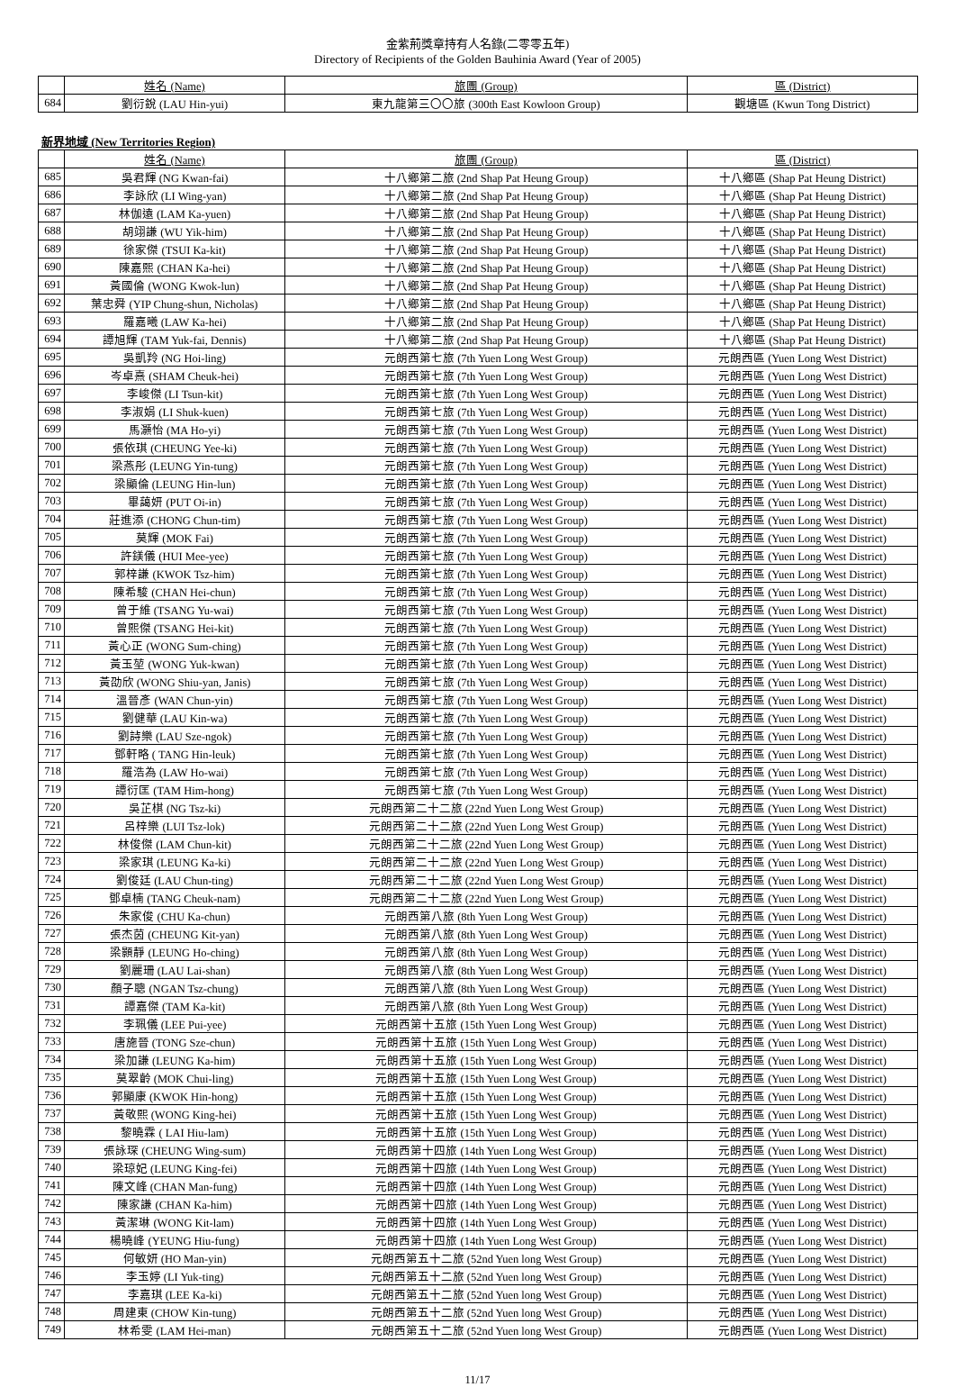金紫荊獎章持有人名錄(二零零五年)
Directory of Recipients of the Golden Bauhinia Award (Year of 2005)
| | 姓名 (Name) | 旅團 (Group) | 區 (District) |
| --- | --- | --- | --- |
| 684 | 劉衍銳 (LAU Hin-yui) | 東九龍第三〇〇旅 (300th East Kowloon Group) | 觀塘區 (Kwun Tong District) |
新界地域 (New Territories Region)
| | 姓名 (Name) | 旅團 (Group) | 區 (District) |
| --- | --- | --- | --- |
| 685 | 吳君輝 (NG Kwan-fai) | 十八鄉第二旅 (2nd Shap Pat Heung Group) | 十八鄉區 (Shap Pat Heung District) |
| 686 | 李詠欣 (LI Wing-yan) | 十八鄉第二旅 (2nd Shap Pat Heung Group) | 十八鄉區 (Shap Pat Heung District) |
| 687 | 林伽遠 (LAM Ka-yuen) | 十八鄉第二旅 (2nd Shap Pat Heung Group) | 十八鄉區 (Shap Pat Heung District) |
| 688 | 胡翊謙 (WU Yik-him) | 十八鄉第二旅 (2nd Shap Pat Heung Group) | 十八鄉區 (Shap Pat Heung District) |
| 689 | 徐家傑 (TSUI Ka-kit) | 十八鄉第二旅 (2nd Shap Pat Heung Group) | 十八鄉區 (Shap Pat Heung District) |
| 690 | 陳嘉熙 (CHAN Ka-hei) | 十八鄉第二旅 (2nd Shap Pat Heung Group) | 十八鄉區 (Shap Pat Heung District) |
| 691 | 黃國倫 (WONG Kwok-lun) | 十八鄉第二旅 (2nd Shap Pat Heung Group) | 十八鄉區 (Shap Pat Heung District) |
| 692 | 葉忠舜 (YIP Chung-shun, Nicholas) | 十八鄉第二旅 (2nd Shap Pat Heung Group) | 十八鄉區 (Shap Pat Heung District) |
| 693 | 羅嘉曦 (LAW Ka-hei) | 十八鄉第二旅 (2nd Shap Pat Heung Group) | 十八鄉區 (Shap Pat Heung District) |
| 694 | 譚旭輝 (TAM Yuk-fai, Dennis) | 十八鄉第二旅 (2nd Shap Pat Heung Group) | 十八鄉區 (Shap Pat Heung District) |
| 695 | 吳凱羚 (NG Hoi-ling) | 元朗西第七旅 (7th Yuen Long West Group) | 元朗西區 (Yuen Long West District) |
| 696 | 岑卓熹 (SHAM Cheuk-hei) | 元朗西第七旅 (7th Yuen Long West Group) | 元朗西區 (Yuen Long West District) |
| 697 | 李峻傑 (LI Tsun-kit) | 元朗西第七旅 (7th Yuen Long West Group) | 元朗西區 (Yuen Long West District) |
| 698 | 李淑娟 (LI Shuk-kuen) | 元朗西第七旅 (7th Yuen Long West Group) | 元朗西區 (Yuen Long West District) |
| 699 | 馬灝怡 (MA Ho-yi) | 元朗西第七旅 (7th Yuen Long West Group) | 元朗西區 (Yuen Long West District) |
| 700 | 張依琪 (CHEUNG Yee-ki) | 元朗西第七旅 (7th Yuen Long West Group) | 元朗西區 (Yuen Long West District) |
| 701 | 梁燕彤 (LEUNG Yin-tung) | 元朗西第七旅 (7th Yuen Long West Group) | 元朗西區 (Yuen Long West District) |
| 702 | 梁顯倫 (LEUNG Hin-lun) | 元朗西第七旅 (7th Yuen Long West Group) | 元朗西區 (Yuen Long West District) |
| 703 | 畢藹妍 (PUT Oi-in) | 元朗西第七旅 (7th Yuen Long West Group) | 元朗西區 (Yuen Long West District) |
| 704 | 莊進添 (CHONG Chun-tim) | 元朗西第七旅 (7th Yuen Long West Group) | 元朗西區 (Yuen Long West District) |
| 705 | 莫輝 (MOK Fai) | 元朗西第七旅 (7th Yuen Long West Group) | 元朗西區 (Yuen Long West District) |
| 706 | 許鎂儀 (HUI Mee-yee) | 元朗西第七旅 (7th Yuen Long West Group) | 元朗西區 (Yuen Long West District) |
| 707 | 郭梓謙 (KWOK Tsz-him) | 元朗西第七旅 (7th Yuen Long West Group) | 元朗西區 (Yuen Long West District) |
| 708 | 陳希駿 (CHAN Hei-chun) | 元朗西第七旅 (7th Yuen Long West Group) | 元朗西區 (Yuen Long West District) |
| 709 | 曾于維 (TSANG Yu-wai) | 元朗西第七旅 (7th Yuen Long West Group) | 元朗西區 (Yuen Long West District) |
| 710 | 曾熙傑 (TSANG Hei-kit) | 元朗西第七旅 (7th Yuen Long West Group) | 元朗西區 (Yuen Long West District) |
| 711 | 黃心正 (WONG Sum-ching) | 元朗西第七旅 (7th Yuen Long West Group) | 元朗西區 (Yuen Long West District) |
| 712 | 黃玉堃 (WONG Yuk-kwan) | 元朗西第七旅 (7th Yuen Long West Group) | 元朗西區 (Yuen Long West District) |
| 713 | 黃劭欣 (WONG Shiu-yan, Janis) | 元朗西第七旅 (7th Yuen Long West Group) | 元朗西區 (Yuen Long West District) |
| 714 | 溫晉彥 (WAN Chun-yin) | 元朗西第七旅 (7th Yuen Long West Group) | 元朗西區 (Yuen Long West District) |
| 715 | 劉健華 (LAU Kin-wa) | 元朗西第七旅 (7th Yuen Long West Group) | 元朗西區 (Yuen Long West District) |
| 716 | 劉詩樂 (LAU Sze-ngok) | 元朗西第七旅 (7th Yuen Long West Group) | 元朗西區 (Yuen Long West District) |
| 717 | 鄧軒略 ( TANG Hin-leuk) | 元朗西第七旅 (7th Yuen Long West Group) | 元朗西區 (Yuen Long West District) |
| 718 | 羅浩為 (LAW Ho-wai) | 元朗西第七旅 (7th Yuen Long West Group) | 元朗西區 (Yuen Long West District) |
| 719 | 譚衍匡 (TAM Him-hong) | 元朗西第七旅 (7th Yuen Long West Group) | 元朗西區 (Yuen Long West District) |
| 720 | 吳芷棋 (NG Tsz-ki) | 元朗西第二十二旅 (22nd Yuen Long West Group) | 元朗西區 (Yuen Long West District) |
| 721 | 呂梓樂 (LUI Tsz-lok) | 元朗西第二十二旅 (22nd Yuen Long West Group) | 元朗西區 (Yuen Long West District) |
| 722 | 林俊傑 (LAM Chun-kit) | 元朗西第二十二旅 (22nd Yuen Long West Group) | 元朗西區 (Yuen Long West District) |
| 723 | 梁家琪 (LEUNG Ka-ki) | 元朗西第二十二旅 (22nd Yuen Long West Group) | 元朗西區 (Yuen Long West District) |
| 724 | 劉俊廷 (LAU Chun-ting) | 元朗西第二十二旅 (22nd Yuen Long West Group) | 元朗西區 (Yuen Long West District) |
| 725 | 鄧卓楠 (TANG Cheuk-nam) | 元朗西第二十二旅 (22nd Yuen Long West Group) | 元朗西區 (Yuen Long West District) |
| 726 | 朱家俊 (CHU Ka-chun) | 元朗西第八旅 (8th Yuen Long West Group) | 元朗西區 (Yuen Long West District) |
| 727 | 張杰茵 (CHEUNG Kit-yan) | 元朗西第八旅 (8th Yuen Long West Group) | 元朗西區 (Yuen Long West District) |
| 728 | 梁顥靜 (LEUNG Ho-ching) | 元朗西第八旅 (8th Yuen Long West Group) | 元朗西區 (Yuen Long West District) |
| 729 | 劉麗珊 (LAU Lai-shan) | 元朗西第八旅 (8th Yuen Long West Group) | 元朗西區 (Yuen Long West District) |
| 730 | 顏子聰 (NGAN Tsz-chung) | 元朗西第八旅 (8th Yuen Long West Group) | 元朗西區 (Yuen Long West District) |
| 731 | 譚嘉傑 (TAM Ka-kit) | 元朗西第八旅 (8th Yuen Long West Group) | 元朗西區 (Yuen Long West District) |
| 732 | 李珮儀 (LEE Pui-yee) | 元朗西第十五旅 (15th Yuen Long West Group) | 元朗西區 (Yuen Long West District) |
| 733 | 唐施晉 (TONG Sze-chun) | 元朗西第十五旅 (15th Yuen Long West Group) | 元朗西區 (Yuen Long West District) |
| 734 | 梁加謙 (LEUNG Ka-him) | 元朗西第十五旅 (15th Yuen Long West Group) | 元朗西區 (Yuen Long West District) |
| 735 | 莫翠齡 (MOK Chui-ling) | 元朗西第十五旅 (15th Yuen Long West Group) | 元朗西區 (Yuen Long West District) |
| 736 | 郭顯康 (KWOK Hin-hong) | 元朗西第十五旅 (15th Yuen Long West Group) | 元朗西區 (Yuen Long West District) |
| 737 | 黃敬熙 (WONG King-hei) | 元朗西第十五旅 (15th Yuen Long West Group) | 元朗西區 (Yuen Long West District) |
| 738 | 黎曉霖 ( LAI Hiu-lam) | 元朗西第十五旅 (15th Yuen Long West Group) | 元朗西區 (Yuen Long West District) |
| 739 | 張詠琛 (CHEUNG Wing-sum) | 元朗西第十四旅 (14th Yuen Long West Group) | 元朗西區 (Yuen Long West District) |
| 740 | 梁琼妃 (LEUNG King-fei) | 元朗西第十四旅 (14th Yuen Long West Group) | 元朗西區 (Yuen Long West District) |
| 741 | 陳文峰 (CHAN Man-fung) | 元朗西第十四旅 (14th Yuen Long West Group) | 元朗西區 (Yuen Long West District) |
| 742 | 陳家謙 (CHAN Ka-him) | 元朗西第十四旅 (14th Yuen Long West Group) | 元朗西區 (Yuen Long West District) |
| 743 | 黃潔琳 (WONG Kit-lam) | 元朗西第十四旅 (14th Yuen Long West Group) | 元朗西區 (Yuen Long West District) |
| 744 | 楊曉峰 (YEUNG Hiu-fung) | 元朗西第十四旅 (14th Yuen Long West Group) | 元朗西區 (Yuen Long West District) |
| 745 | 何敏妍 (HO Man-yin) | 元朗西第五十二旅 (52nd Yuen long West Group) | 元朗西區 (Yuen Long West District) |
| 746 | 李玉婷 (LI Yuk-ting) | 元朗西第五十二旅 (52nd Yuen long West Group) | 元朗西區 (Yuen Long West District) |
| 747 | 李嘉琪 (LEE Ka-ki) | 元朗西第五十二旅 (52nd Yuen long West Group) | 元朗西區 (Yuen Long West District) |
| 748 | 周建東 (CHOW Kin-tung) | 元朗西第五十二旅 (52nd Yuen long West Group) | 元朗西區 (Yuen Long West District) |
| 749 | 林希雯 (LAM Hei-man) | 元朗西第五十二旅 (52nd Yuen long West Group) | 元朗西區 (Yuen Long West District) |
11/17